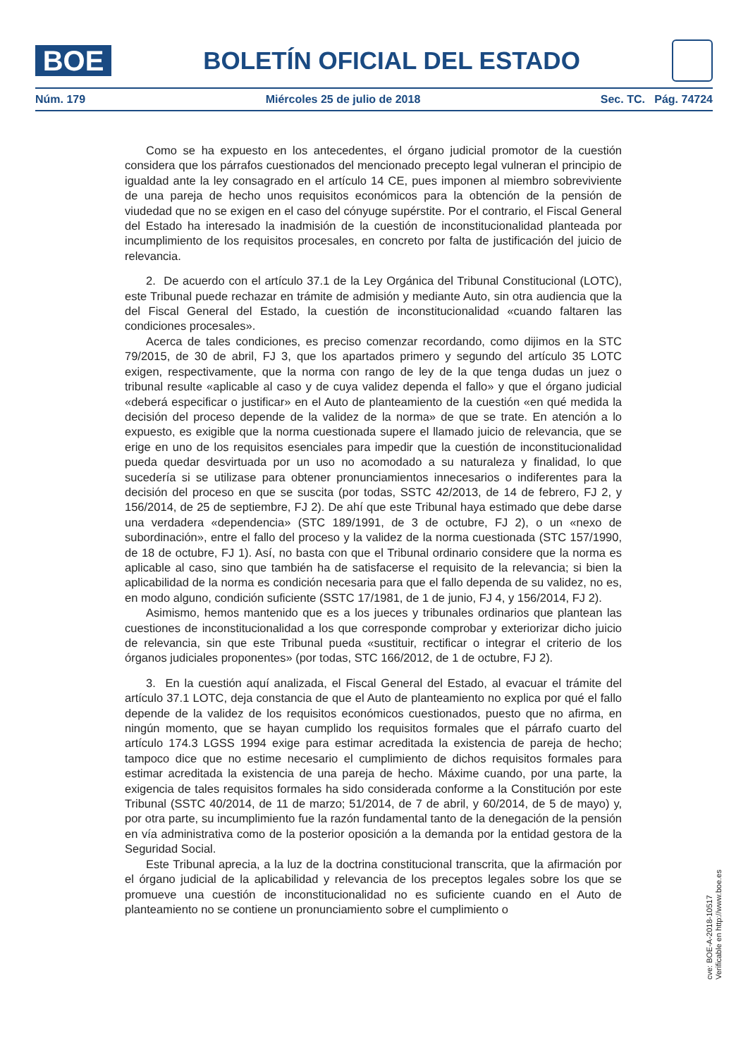BOE
BOLETÍN OFICIAL DEL ESTADO
Núm. 179 Miércoles 25 de julio de 2018 Sec. TC. Pág. 74724
Como se ha expuesto en los antecedentes, el órgano judicial promotor de la cuestión considera que los párrafos cuestionados del mencionado precepto legal vulneran el principio de igualdad ante la ley consagrado en el artículo 14 CE, pues imponen al miembro sobreviviente de una pareja de hecho unos requisitos económicos para la obtención de la pensión de viudedad que no se exigen en el caso del cónyuge supérstite. Por el contrario, el Fiscal General del Estado ha interesado la inadmisión de la cuestión de inconstitucionalidad planteada por incumplimiento de los requisitos procesales, en concreto por falta de justificación del juicio de relevancia.
2. De acuerdo con el artículo 37.1 de la Ley Orgánica del Tribunal Constitucional (LOTC), este Tribunal puede rechazar en trámite de admisión y mediante Auto, sin otra audiencia que la del Fiscal General del Estado, la cuestión de inconstitucionalidad «cuando faltaren las condiciones procesales».
Acerca de tales condiciones, es preciso comenzar recordando, como dijimos en la STC 79/2015, de 30 de abril, FJ 3, que los apartados primero y segundo del artículo 35 LOTC exigen, respectivamente, que la norma con rango de ley de la que tenga dudas un juez o tribunal resulte «aplicable al caso y de cuya validez dependa el fallo» y que el órgano judicial «deberá especificar o justificar» en el Auto de planteamiento de la cuestión «en qué medida la decisión del proceso depende de la validez de la norma» de que se trate. En atención a lo expuesto, es exigible que la norma cuestionada supere el llamado juicio de relevancia, que se erige en uno de los requisitos esenciales para impedir que la cuestión de inconstitucionalidad pueda quedar desvirtuada por un uso no acomodado a su naturaleza y finalidad, lo que sucedería si se utilizase para obtener pronunciamientos innecesarios o indiferentes para la decisión del proceso en que se suscita (por todas, SSTC 42/2013, de 14 de febrero, FJ 2, y 156/2014, de 25 de septiembre, FJ 2). De ahí que este Tribunal haya estimado que debe darse una verdadera «dependencia» (STC 189/1991, de 3 de octubre, FJ 2), o un «nexo de subordinación», entre el fallo del proceso y la validez de la norma cuestionada (STC 157/1990, de 18 de octubre, FJ 1). Así, no basta con que el Tribunal ordinario considere que la norma es aplicable al caso, sino que también ha de satisfacerse el requisito de la relevancia; si bien la aplicabilidad de la norma es condición necesaria para que el fallo dependa de su validez, no es, en modo alguno, condición suficiente (SSTC 17/1981, de 1 de junio, FJ 4, y 156/2014, FJ 2).
Asimismo, hemos mantenido que es a los jueces y tribunales ordinarios que plantean las cuestiones de inconstitucionalidad a los que corresponde comprobar y exteriorizar dicho juicio de relevancia, sin que este Tribunal pueda «sustituir, rectificar o integrar el criterio de los órganos judiciales proponentes» (por todas, STC 166/2012, de 1 de octubre, FJ 2).
3. En la cuestión aquí analizada, el Fiscal General del Estado, al evacuar el trámite del artículo 37.1 LOTC, deja constancia de que el Auto de planteamiento no explica por qué el fallo depende de la validez de los requisitos económicos cuestionados, puesto que no afirma, en ningún momento, que se hayan cumplido los requisitos formales que el párrafo cuarto del artículo 174.3 LGSS 1994 exige para estimar acreditada la existencia de pareja de hecho; tampoco dice que no estime necesario el cumplimiento de dichos requisitos formales para estimar acreditada la existencia de una pareja de hecho. Máxime cuando, por una parte, la exigencia de tales requisitos formales ha sido considerada conforme a la Constitución por este Tribunal (SSTC 40/2014, de 11 de marzo; 51/2014, de 7 de abril, y 60/2014, de 5 de mayo) y, por otra parte, su incumplimiento fue la razón fundamental tanto de la denegación de la pensión en vía administrativa como de la posterior oposición a la demanda por la entidad gestora de la Seguridad Social.
Este Tribunal aprecia, a la luz de la doctrina constitucional transcrita, que la afirmación por el órgano judicial de la aplicabilidad y relevancia de los preceptos legales sobre los que se promueve una cuestión de inconstitucionalidad no es suficiente cuando en el Auto de planteamiento no se contiene un pronunciamiento sobre el cumplimiento o
cve: BOE-A-2018-10517
Verificable en http://www.boe.es